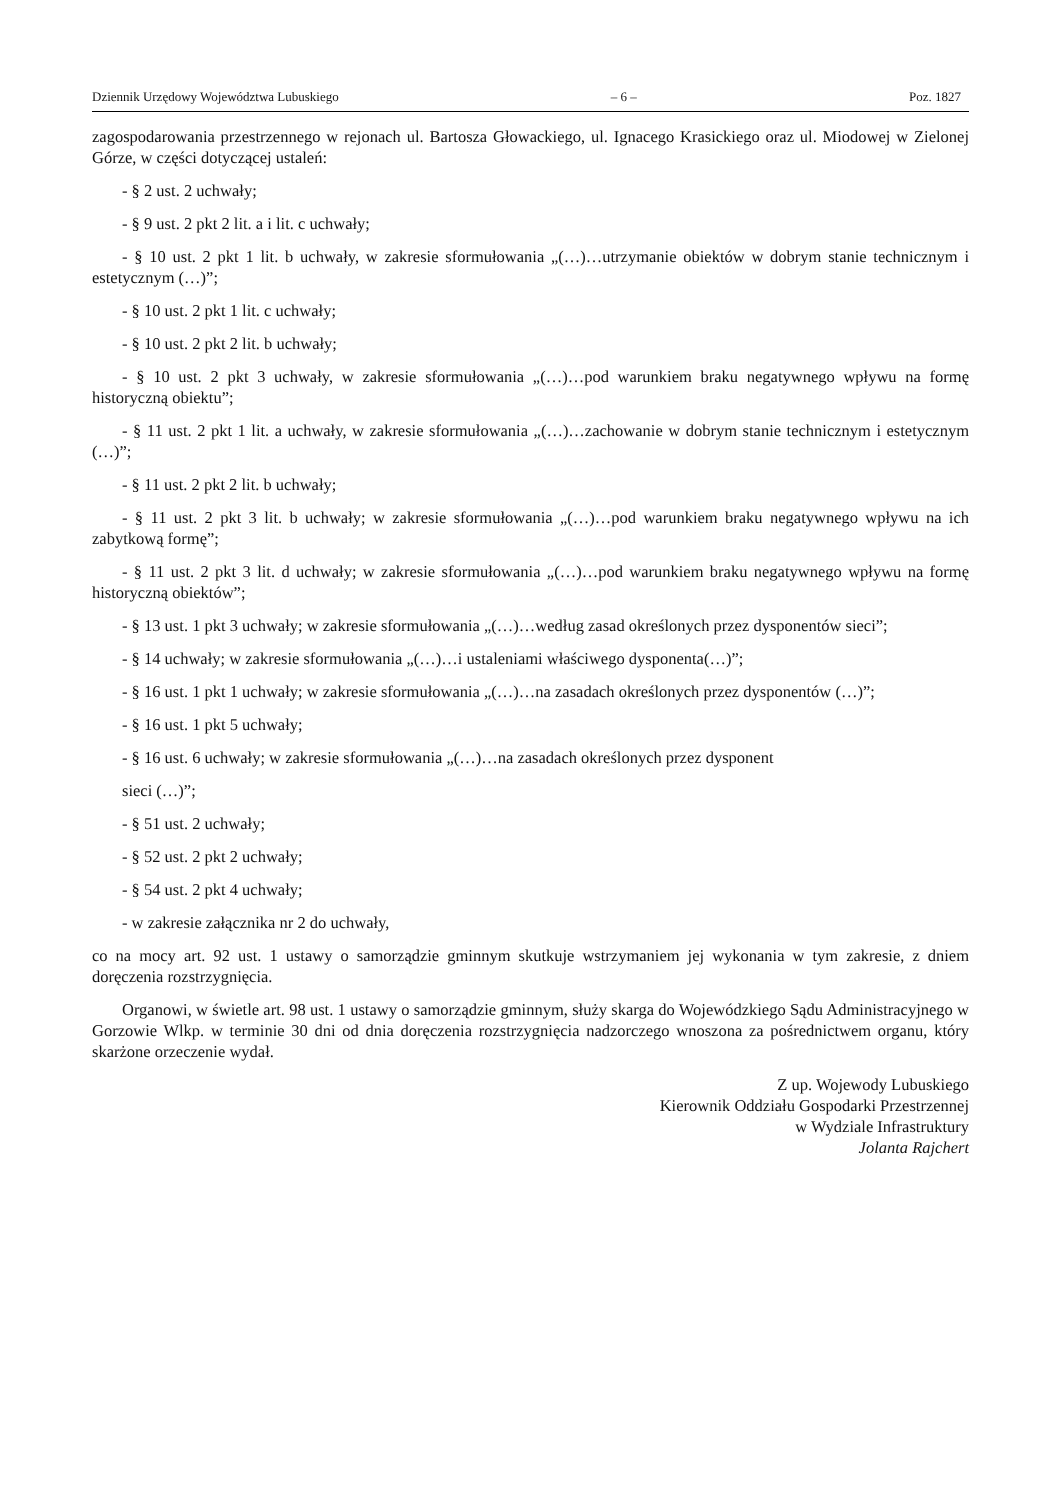Dziennik Urzędowy Województwa Lubuskiego – 6 – Poz. 1827
zagospodarowania przestrzennego w rejonach ul. Bartosza Głowackiego, ul. Ignacego Krasickiego oraz ul. Miodowej w Zielonej Górze, w części dotyczącej ustaleń:
- § 2 ust. 2 uchwały;
- § 9 ust. 2 pkt 2 lit. a i lit. c uchwały;
- § 10 ust. 2 pkt 1 lit. b uchwały, w zakresie sformułowania „(…)…utrzymanie obiektów w dobrym stanie technicznym i estetycznym (…)”;
- § 10 ust. 2 pkt 1 lit. c uchwały;
- § 10 ust. 2 pkt 2 lit. b uchwały;
- § 10 ust. 2 pkt 3 uchwały, w zakresie sformułowania „(…)…pod warunkiem braku negatywnego wpływu na formę historyczną obiektu”;
- § 11 ust. 2 pkt 1 lit. a uchwały, w zakresie sformułowania „(…)…zachowanie w dobrym stanie technicznym i estetycznym (…)”;
- § 11 ust. 2 pkt 2 lit. b uchwały;
- § 11 ust. 2 pkt 3 lit. b uchwały; w zakresie sformułowania „(…)…pod warunkiem braku negatywnego wpływu na ich zabytkową formę”;
- § 11 ust. 2 pkt 3 lit. d uchwały; w zakresie sformułowania „(…)…pod warunkiem braku negatywnego wpływu na formę historyczną obiektów”;
- § 13 ust. 1 pkt 3 uchwały; w zakresie sformułowania „(…)…według zasad określonych przez dysponentów sieci”;
- § 14 uchwały; w zakresie sformułowania „(…)…i ustaleniami właściwego dysponenta(…)”;
- § 16 ust. 1 pkt 1 uchwały; w zakresie sformułowania „(…)…na zasadach określonych przez dysponentów (…)”;
- § 16 ust. 1 pkt 5 uchwały;
- § 16 ust. 6 uchwały; w zakresie sformułowania „(…)…na zasadach określonych przez dysponent
sieci (…)”;
- § 51 ust. 2 uchwały;
- § 52 ust. 2 pkt 2 uchwały;
- § 54 ust. 2 pkt 4 uchwały;
- w zakresie załącznika nr 2 do uchwały,
co na mocy art. 92 ust. 1 ustawy o samorządzie gminnym skutkuje wstrzymaniem jej wykonania w tym zakresie, z dniem doręczenia rozstrzygnięcia.
Organowi, w świetle art. 98 ust. 1 ustawy o samorządzie gminnym, służy skarga do Wojewódzkiego Sądu Administracyjnego w Gorzowie Wlkp. w terminie 30 dni od dnia doręczenia rozstrzygnięcia nadzorczego wnoszona za pośrednictwem organu, który skarżone orzeczenie wydał.
Z up. Wojewody Lubuskiego
Kierownik Oddziału Gospodarki Przestrzennej
w Wydziale Infrastruktury
Jolanta Rajchert